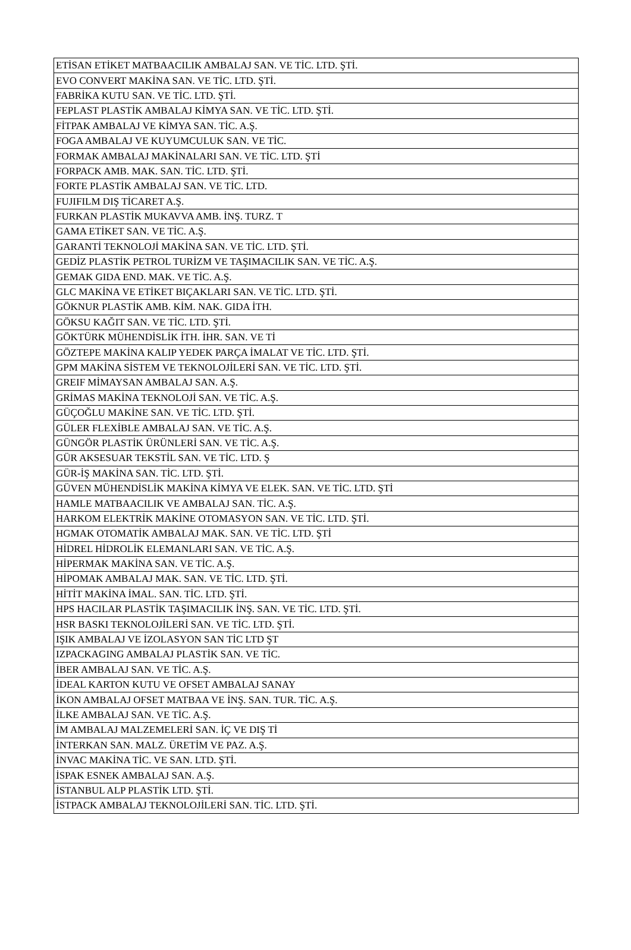| ETİSAN ETİKET MATBAACILIK AMBALAJ SAN. VE TİC. LTD. ŞTİ. |
| EVO CONVERT MAKİNA SAN. VE TİC. LTD. ŞTİ. |
| FABRİKA KUTU SAN. VE TİC. LTD. ŞTİ. |
| FEPLAST PLASTİK AMBALAJ KİMYA SAN. VE TİC. LTD. ŞTİ. |
| FİTPAK AMBALAJ VE KİMYA SAN. TİC. A.Ş. |
| FOGA AMBALAJ VE KUYUMCULUK SAN. VE TİC. |
| FORMAK AMBALAJ MAKİNALARI SAN. VE TİC. LTD. ŞTİ |
| FORPACK AMB. MAK. SAN. TİC. LTD. ŞTİ. |
| FORTE PLASTİK AMBALAJ SAN. VE TİC. LTD. |
| FUJIFILM DIŞ TİCARET A.Ş. |
| FURKAN PLASTİK MUKAVVA AMB. İNŞ. TURZ. T |
| GAMA ETİKET SAN. VE TİC. A.Ş. |
| GARANTİ TEKNOLOJİ MAKİNA SAN. VE TİC. LTD. ŞTİ. |
| GEDİZ PLASTİK PETROL TURİZM VE TAŞIMACILIK SAN. VE TİC. A.Ş. |
| GEMAK GIDA END. MAK. VE TİC. A.Ş. |
| GLC MAKİNA VE ETİKET BIÇAKLARI SAN. VE TİC. LTD. ŞTİ. |
| GÖKNUR PLASTİK AMB. KİM. NAK. GIDA İTH. |
| GÖKSU KAĞIT SAN. VE TİC. LTD. ŞTİ. |
| GÖKTÜRK MÜHENDİSLİK İTH. İHR. SAN. VE Tİ |
| GÖZTEPE MAKİNA KALIP YEDEK PARÇA İMALAT VE TİC. LTD. ŞTİ. |
| GPM MAKİNA SİSTEM VE TEKNOLOJİLERİ SAN. VE TİC. LTD. ŞTİ. |
| GREIF MİMAYSAN AMBALAJ SAN. A.Ş. |
| GRİMAS MAKİNA TEKNOLOJİ SAN. VE TİC. A.Ş. |
| GÜÇOĞLU MAKİNE SAN. VE TİC. LTD. ŞTİ. |
| GÜLER FLEXİBLE AMBALAJ SAN. VE TİC. A.Ş. |
| GÜNGÖR PLASTİK ÜRÜNLERİ SAN. VE TİC. A.Ş. |
| GÜR AKSESUAR TEKSTİL SAN. VE TİC. LTD. Ş |
| GÜR-İŞ MAKİNA SAN. TİC. LTD. ŞTİ. |
| GÜVEN MÜHENDİSLİK MAKİNA KİMYA VE ELEK. SAN. VE TİC. LTD. ŞTİ |
| HAMLE MATBAACILIK VE AMBALAJ SAN. TİC. A.Ş. |
| HARKOM ELEKTRİK MAKİNE OTOMASYON SAN. VE TİC. LTD. ŞTİ. |
| HGMAK OTOMATİK AMBALAJ MAK. SAN. VE TİC. LTD. ŞTİ |
| HİDREL HİDROLİK ELEMANLARI SAN. VE TİC. A.Ş. |
| HİPERMAK MAKİNA SAN. VE TİC. A.Ş. |
| HİPOMAK AMBALAJ MAK. SAN. VE TİC. LTD. ŞTİ. |
| HİTİT MAKİNA İMAL. SAN. TİC. LTD. ŞTİ. |
| HPS HACILAR PLASTİK TAŞIMACILIK İNŞ. SAN. VE TİC. LTD. ŞTİ. |
| HSR BASKI TEKNOLOJİLERİ SAN. VE TİC. LTD. ŞTİ. |
| IŞIK AMBALAJ VE İZOLASYON SAN TİC LTD ŞT |
| IZPACKAGING AMBALAJ PLASTİK SAN. VE TİC. |
| İBER AMBALAJ SAN. VE TİC. A.Ş. |
| İDEAL KARTON KUTU VE OFSET AMBALAJ SANAY |
| İKON AMBALAJ OFSET MATBAA VE İNŞ. SAN. TUR. TİC. A.Ş. |
| İLKE AMBALAJ SAN. VE TİC. A.Ş. |
| İM AMBALAJ MALZEMELERİ SAN. İÇ VE DIŞ Tİ |
| İNTERKAN SAN. MALZ. ÜRETİM VE PAZ. A.Ş. |
| İNVAC MAKİNA TİC. VE SAN. LTD. ŞTİ. |
| İSPAK ESNEK AMBALAJ SAN. A.Ş. |
| İSTANBUL ALP PLASTİK LTD. ŞTİ. |
| İSTPACK AMBALAJ TEKNOLOJİLERİ SAN. TİC. LTD. ŞTİ. |